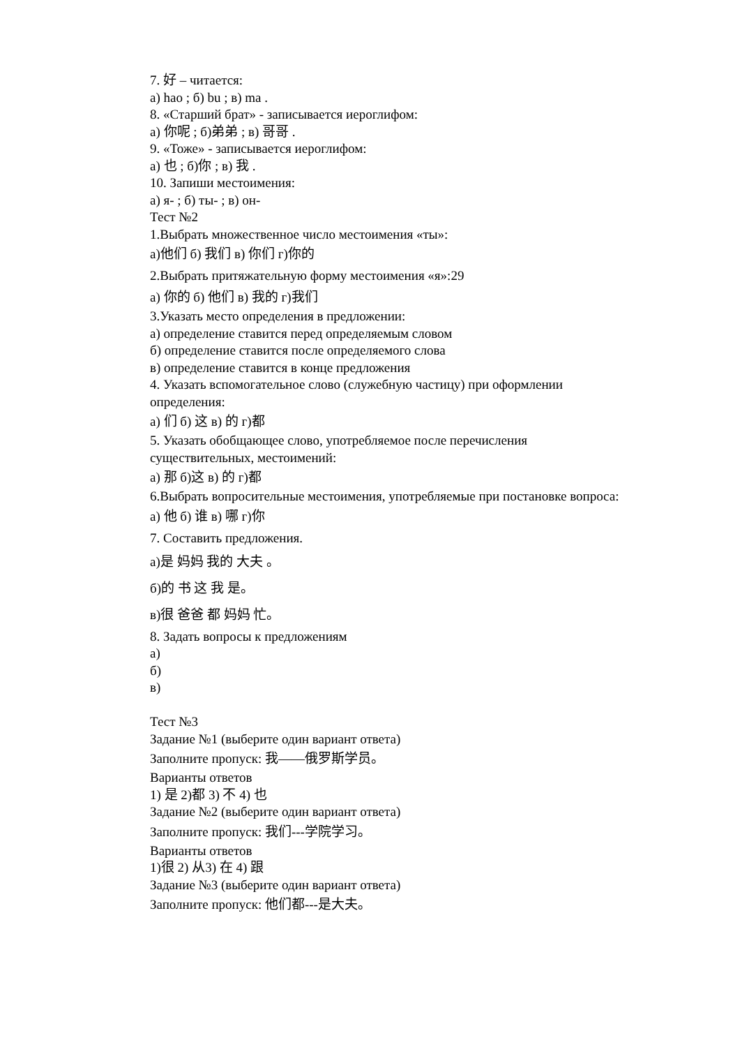7. 好 – читается:
а) hao ; б) bu ; в) ma .
8. «Старший брат» - записывается иероглифом:
а) 你呢 ; б)弟弟 ; в) 哥哥 .
9. «Тоже» - записывается иероглифом:
а) 也 ; б)你 ; в) 我 .
10. Запиши местоимения:
а) я- ; б) ты- ; в) он-
Тест №2
1.Выбрать множественное число местоимения «ты»:
а)他们 б) 我们 в) 你们 г)你的
2.Выбрать притяжательную форму местоимения «я»:29
а) 你的 б) 他们 в) 我的 г)我们
3.Указать место определения в предложении:
а) определение ставится перед определяемым словом
б) определение ставится после определяемого слова
в) определение ставится в конце предложения
4. Указать вспомогательное слово (служебную частицу) при оформлении определения:
а) 们 б) 这 в) 的 г)都
5. Указать обобщающее слово, употребляемое после перечисления существительных, местоимений:
а) 那 б)这 в) 的 г)都
6.Выбрать вопросительные местоимения, употребляемые при постановке вопроса:
а) 他 б) 谁 в) 哪 г)你
7. Составить предложения.
а)是 妈妈 我的 大夫 。
б)的 书 这 我 是。
в)很 爸爸 都 妈妈 忙。
8. Задать вопросы к предложениям
а)
б)
в)
Тест №3
Задание №1 (выберите один вариант ответа)
Заполните пропуск: 我——俄罗斯学员。
Варианты ответов
1) 是 2)都 3) 不 4) 也
Задание №2 (выберите один вариант ответа)
Заполните пропуск: 我们---学院学习。
Варианты ответов
1)很 2) 从3) 在 4) 跟
Задание №3 (выберите один вариант ответа)
Заполните пропуск: 他们都---是大夫。